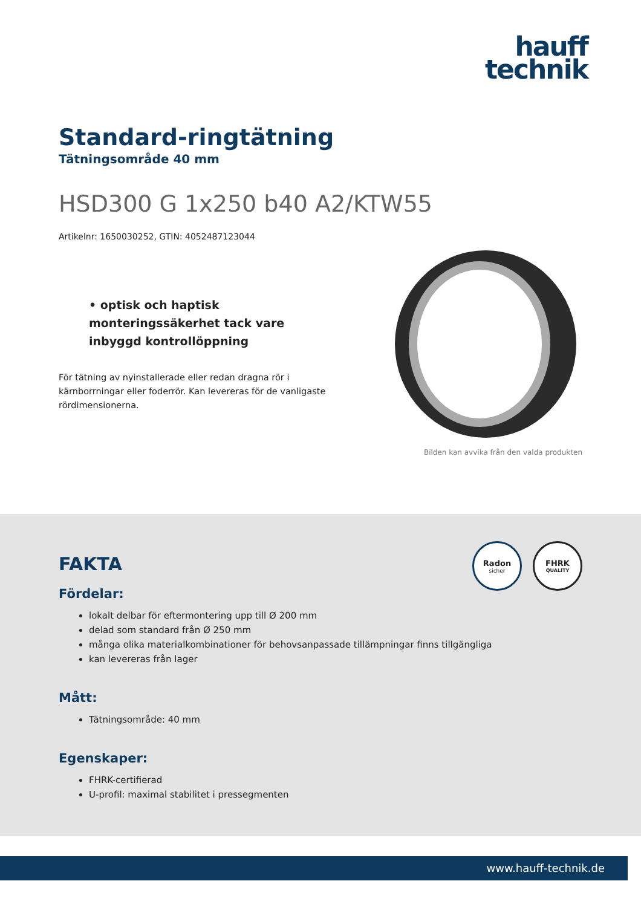hauff
technik
Standard-ringtätning
Tätningsområde 40 mm
HSD300 G 1x250 b40 A2/KTW55
Artikelnr: 1650030252, GTIN: 4052487123044
• optisk och haptisk monteringssäkerhet tack vare inbyggd kontrollöppning
För tätning av nyinstallerade eller redan dragna rör i kärnborrningar eller foderrör. Kan levereras för de vanligaste rördimensionerna.
Bilden kan avvika från den valda produkten
Radon
sicher
FHRK
QUALITY
FAKTA
Fördelar:
lokalt delbar för eftermontering upp till Ø 200 mm
delad som standard från Ø 250 mm
många olika materialkombinationer för behovsanpassade tillämpningar finns tillgängliga
kan levereras från lager
Mått:
Tätningsområde: 40 mm
Egenskaper:
FHRK-certifierad
U-profil: maximal stabilitet i pressegmenten
www.hauff-technik.de